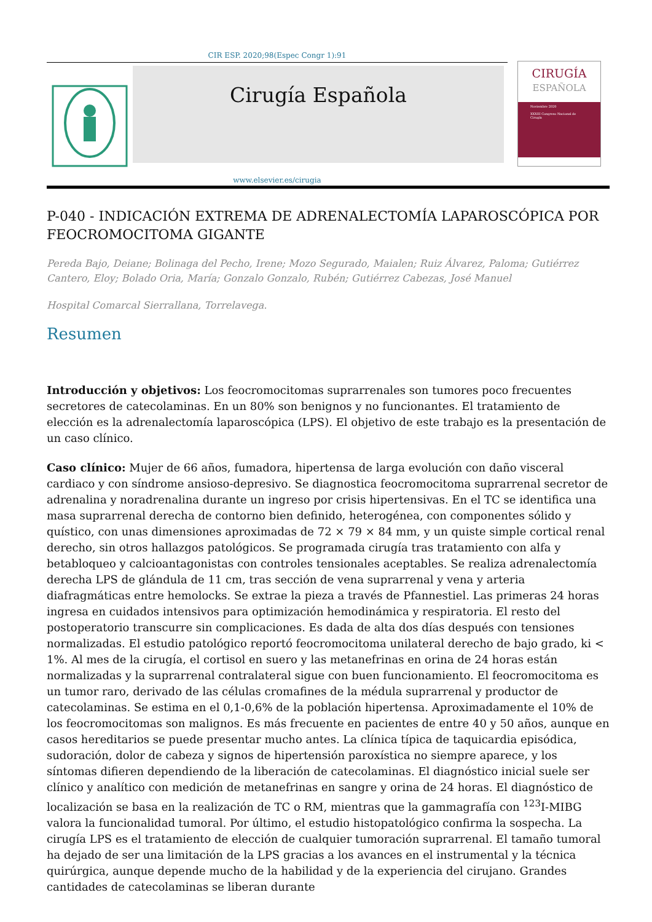CIR ESP. 2020;98(Espec Congr 1):91
Cirugía Española
www.elsevier.es/cirugia
CIRUGÍA
ESPAÑOLA
Noviembre 2020
XXXIII Congreso Nacional de Cirugía
P-040 - INDICACIÓN EXTREMA DE ADRENALECTOMÍA LAPAROSCÓPICA POR FEOCROMOCITOMA GIGANTE
Pereda Bajo, Deiane; Bolinaga del Pecho, Irene; Mozo Segurado, Maialen; Ruiz Álvarez, Paloma; Gutiérrez Cantero, Eloy; Bolado Oria, María; Gonzalo Gonzalo, Rubén; Gutiérrez Cabezas, José Manuel
Hospital Comarcal Sierrallana, Torrelavega.
Resumen
Introducción y objetivos: Los feocromocitomas suprarrenales son tumores poco frecuentes secretores de catecolaminas. En un 80% son benignos y no funcionantes. El tratamiento de elección es la adrenalectomía laparoscópica (LPS). El objetivo de este trabajo es la presentación de un caso clínico.
Caso clínico: Mujer de 66 años, fumadora, hipertensa de larga evolución con daño visceral cardiaco y con síndrome ansioso-depresivo. Se diagnostica feocromocitoma suprarrenal secretor de adrenalina y noradrenalina durante un ingreso por crisis hipertensivas. En el TC se identifica una masa suprarrenal derecha de contorno bien definido, heterogénea, con componentes sólido y quístico, con unas dimensiones aproximadas de 72 × 79 × 84 mm, y un quiste simple cortical renal derecho, sin otros hallazgos patológicos. Se programada cirugía tras tratamiento con alfa y betabloqueo y calcioantagonistas con controles tensionales aceptables. Se realiza adrenalectomía derecha LPS de glándula de 11 cm, tras sección de vena suprarrenal y vena y arteria diafragmáticas entre hemolocks. Se extrae la pieza a través de Pfannestiel. Las primeras 24 horas ingresa en cuidados intensivos para optimización hemodinámica y respiratoria. El resto del postoperatorio transcurre sin complicaciones. Es dada de alta dos días después con tensiones normalizadas. El estudio patológico reportó feocromocitoma unilateral derecho de bajo grado, ki < 1%. Al mes de la cirugía, el cortisol en suero y las metanefrinas en orina de 24 horas están normalizadas y la suprarrenal contralateral sigue con buen funcionamiento. El feocromocitoma es un tumor raro, derivado de las células cromafines de la médula suprarrenal y productor de catecolaminas. Se estima en el 0,1-0,6% de la población hipertensa. Aproximadamente el 10% de los feocromocitomas son malignos. Es más frecuente en pacientes de entre 40 y 50 años, aunque en casos hereditarios se puede presentar mucho antes. La clínica típica de taquicardia episódica, sudoración, dolor de cabeza y signos de hipertensión paroxística no siempre aparece, y los síntomas difieren dependiendo de la liberación de catecolaminas. El diagnóstico inicial suele ser clínico y analítico con medición de metanefrinas en sangre y orina de 24 horas. El diagnóstico de localización se basa en la realización de TC o RM, mientras que la gammagrafía con <sup>123</sup>I-MIBG valora la funcionalidad tumoral. Por último, el estudio histopatológico confirma la sospecha. La cirugía LPS es el tratamiento de elección de cualquier tumoración suprarrenal. El tamaño tumoral ha dejado de ser una limitación de la LPS gracias a los avances en el instrumental y la técnica quirúrgica, aunque depende mucho de la habilidad y de la experiencia del cirujano. Grandes cantidades de catecolaminas se liberan durante